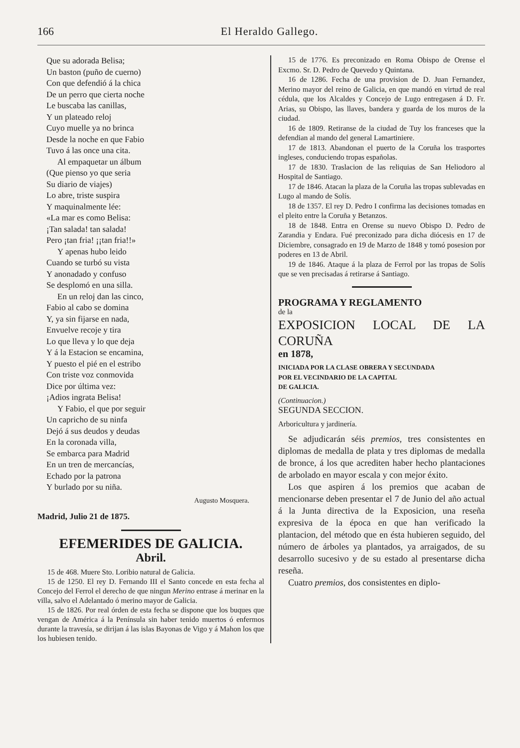166 El Heraldo Gallego.
Que su adorada Belisa;
Un baston (puño de cuerno)
Con que defendió á la chica
De un perro que cierta noche
Le buscaba las canillas,
Y un plateado reloj
Cuyo muelle ya no brinca
Desde la noche en que Fabio
Tuvo á las once una cita.
Al empaquetar un álbum
(Que pienso yo que seria
Su diario de viajes)
Lo abre, triste suspira
Y maquinalmente lée:
«La mar es como Belisa:
¡Tan salada! tan salada!
Pero ¡tan fria! ¡¡tan fria!!»
Y apenas hubo leido
Cuando se turbó su vista
Y anonadado y confuso
Se desplomó en una silla.
En un reloj dan las cinco,
Fabio al cabo se domina
Y, ya sin fijarse en nada,
Envuelve recoje y tira
Lo que lleva y lo que deja
Y á la Estacion se encamina,
Y puesto el pié en el estribo
Con triste voz conmovida
Dice por última vez:
¡Adios ingrata Belisa!
Y Fabio, el que por seguir
Un capricho de su ninfa
Dejó á sus deudos y deudas
En la coronada villa,
Se embarca para Madrid
En un tren de mercancías,
Echado por la patrona
Y burlado por su niña.
Augusto Mosquera.
Madrid, Julio 21 de 1875.
EFEMERIDES DE GALICIA.
Abril.
15 de 468. Muere Sto. Loribio natural de Galicia.
15 de 1250. El rey D. Fernando III el Santo concede en esta fecha al Concejo del Ferrol el derecho de que ningun Merino entrase á merinar en la villa, salvo el Adelantado ó merino mayor de Galicia.
15 de 1826. Por real órden de esta fecha se dispone que los buques que vengan de América á la Península sin haber tenido muertos ó enfermos durante la travesía, se dirijan á las islas Bayonas de Vigo y á Mahon los que los hubiesen tenido.
15 de 1776. Es preconizado en Roma Obispo de Orense el Excmo. Sr. D. Pedro de Quevedo y Quintana.
16 de 1286. Fecha de una provision de D. Juan Fernandez, Merino mayor del reino de Galicia, en que mandó en virtud de real cédula, que los Alcaldes y Concejo de Lugo entregasen á D. Fr. Arias, su Obispo, las llaves, bandera y guarda de los muros de la ciudad.
16 de 1809. Retiranse de la ciudad de Tuy los franceses que la defendian al mando del general Lamartiniere.
17 de 1813. Abandonan el puerto de la Coruña los trasportes ingleses, conduciendo tropas españolas.
17 de 1830. Traslacion de las reliquias de San Heliodoro al Hospital de Santiago.
17 de 1846. Atacan la plaza de la Coruña las tropas sublevadas en Lugo al mando de Solís.
18 de 1357. El rey D. Pedro I confirma las decisiones tomadas en el pleito entre la Coruña y Betanzos.
18 de 1848. Entra en Orense su nuevo Obispo D. Pedro de Zarandia y Endara. Fué preconizado para dicha diócesis en 17 de Diciembre, consagrado en 19 de Marzo de 1848 y tomó posesion por poderes en 13 de Abril.
19 de 1846. Ataque á la plaza de Ferrol por las tropas de Solís que se ven precisadas á retirarse á Santiago.
PROGRAMA Y REGLAMENTO
de la
EXPOSICION LOCAL DE LA CORUÑA
en 1878,
INICIADA POR LA CLASE OBRERA Y SECUNDADA
POR EL VECINDARIO DE LA CAPITAL
DE GALICIA.
(Continuacion.)
SEGUNDA SECCION.
Arboricultura y jardinería.
Se adjudicarán séis premios, tres consistentes en diplomas de medalla de plata y tres diplomas de medalla de bronce, á los que acrediten haber hecho plantaciones de arbolado en mayor escala y con mejor éxito.
Los que aspiren á los premios que acaban de mencionarse deben presentar el 7 de Junio del año actual á la Junta directiva de la Exposicion, una reseña expresiva de la época en que han verificado la plantacion, del método que en ésta hubieren seguido, del número de árboles ya plantados, ya arraigados, de su desarrollo sucesivo y de su estado al presentarse dicha reseña.
Cuatro premios, dos consistentes en diplo-